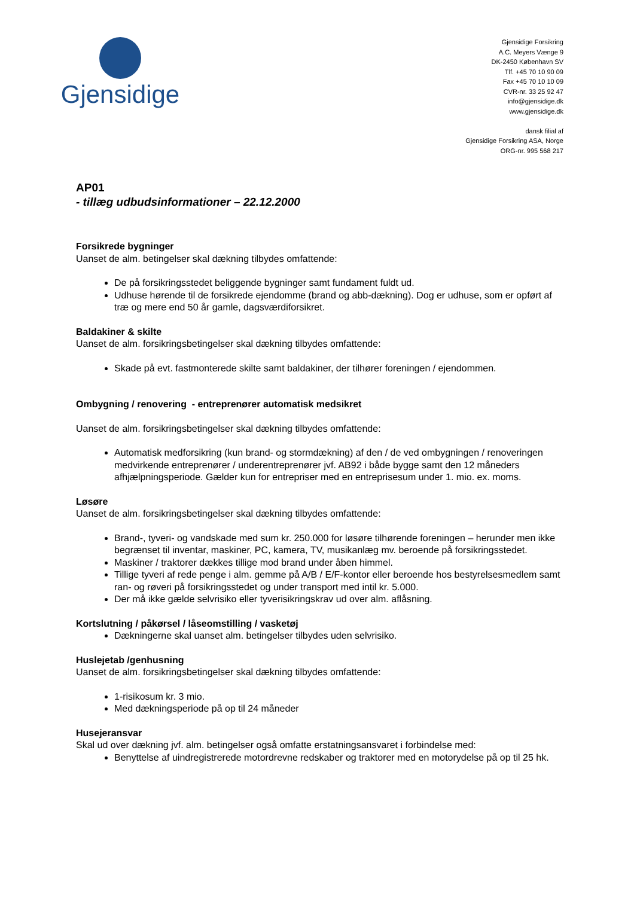Gjensidige
Gjensidige Forsikring
A.C. Meyers Vænge 9
DK-2450 København SV
Tlf. +45 70 10 90 09
Fax +45 70 10 10 09
CVR-nr. 33 25 92 47
info@gjensidige.dk
www.gjensidige.dk
dansk filial af
Gjensidige Forsikring ASA, Norge
ORG-nr. 995 568 217
AP01
- tillæg udbudsinformationer – 22.12.2000
Forsikrede bygninger
Uanset de alm. betingelser skal dækning tilbydes omfattende:
De på forsikringsstedet beliggende bygninger samt fundament fuldt ud.
Udhuse hørende til de forsikrede ejendomme (brand og abb-dækning). Dog er udhuse, som er opført af træ og mere end 50 år gamle, dagsværdiforsikret.
Baldakiner & skilte
Uanset de alm. forsikringsbetingelser skal dækning tilbydes omfattende:
Skade på evt. fastmonterede skilte samt baldakiner, der tilhører foreningen / ejendommen.
Ombygning / renovering - entreprenører automatisk medsikret
Uanset de alm. forsikringsbetingelser skal dækning tilbydes omfattende:
Automatisk medforsikring (kun brand- og stormdækning) af den / de ved ombygningen / renoveringen medvirkende entreprenører / underentreprenører jvf. AB92 i både bygge samt den 12 måneders afhjælpningsperiode. Gælder kun for entrepriser med en entreprisesum under 1. mio. ex. moms.
Løsøre
Uanset de alm. forsikringsbetingelser skal dækning tilbydes omfattende:
Brand-, tyveri- og vandskade med sum kr. 250.000 for løsøre tilhørende foreningen – herunder men ikke begrænset til inventar, maskiner, PC, kamera, TV, musikanlæg mv. beroende på forsikringsstedet.
Maskiner / traktorer dækkes tillige mod brand under åben himmel.
Tillige tyveri af rede penge i alm. gemme på A/B / E/F-kontor eller beroende hos bestyrelsesmedlem samt ran- og røveri på forsikringsstedet og under transport med intil kr. 5.000.
Der må ikke gælde selvrisiko eller tyverisikringskrav ud over alm. aflåsning.
Kortslutning / påkørsel / låseomstilling / vasketøj
Dækningerne skal uanset alm. betingelser tilbydes uden selvrisiko.
Huslejetab /genhusning
Uanset de alm. forsikringsbetingelser skal dækning tilbydes omfattende:
1-risikosum kr. 3 mio.
Med dækningsperiode på op til 24 måneder
Husejeransvar
Skal ud over dækning jvf. alm. betingelser også omfatte erstatningsansvaret i forbindelse med:
Benyttelse af uindregistrerede motordrevne redskaber og traktorer med en motorydelse på op til 25 hk.